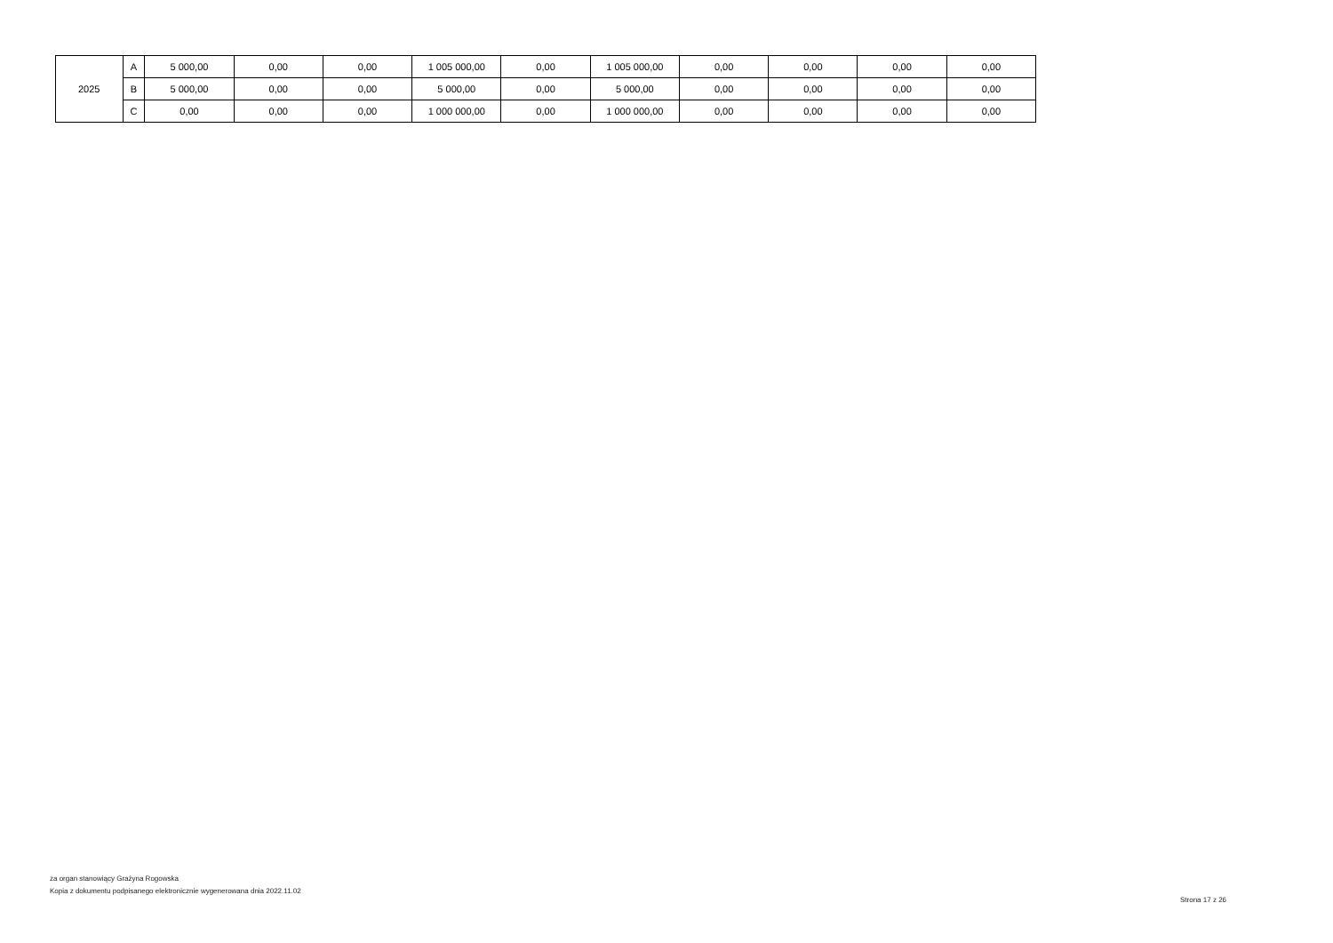| 2025 | A | 5 000,00 | 0,00 | 0,00 | 1 005 000,00 | 0,00 | 1 005 000,00 | 0,00 | 0,00 | 0,00 | 0,00 |
| | B | 5 000,00 | 0,00 | 0,00 | 5 000,00 | 0,00 | 5 000,00 | 0,00 | 0,00 | 0,00 | 0,00 |
| | C | 0,00 | 0,00 | 0,00 | 1 000 000,00 | 0,00 | 1 000 000,00 | 0,00 | 0,00 | 0,00 | 0,00 |
za organ stanowiący Grażyna Rogowska
Kopia z dokumentu podpisanego elektronicznie wygenerowana dnia 2022.11.02
Strona 17 z 26